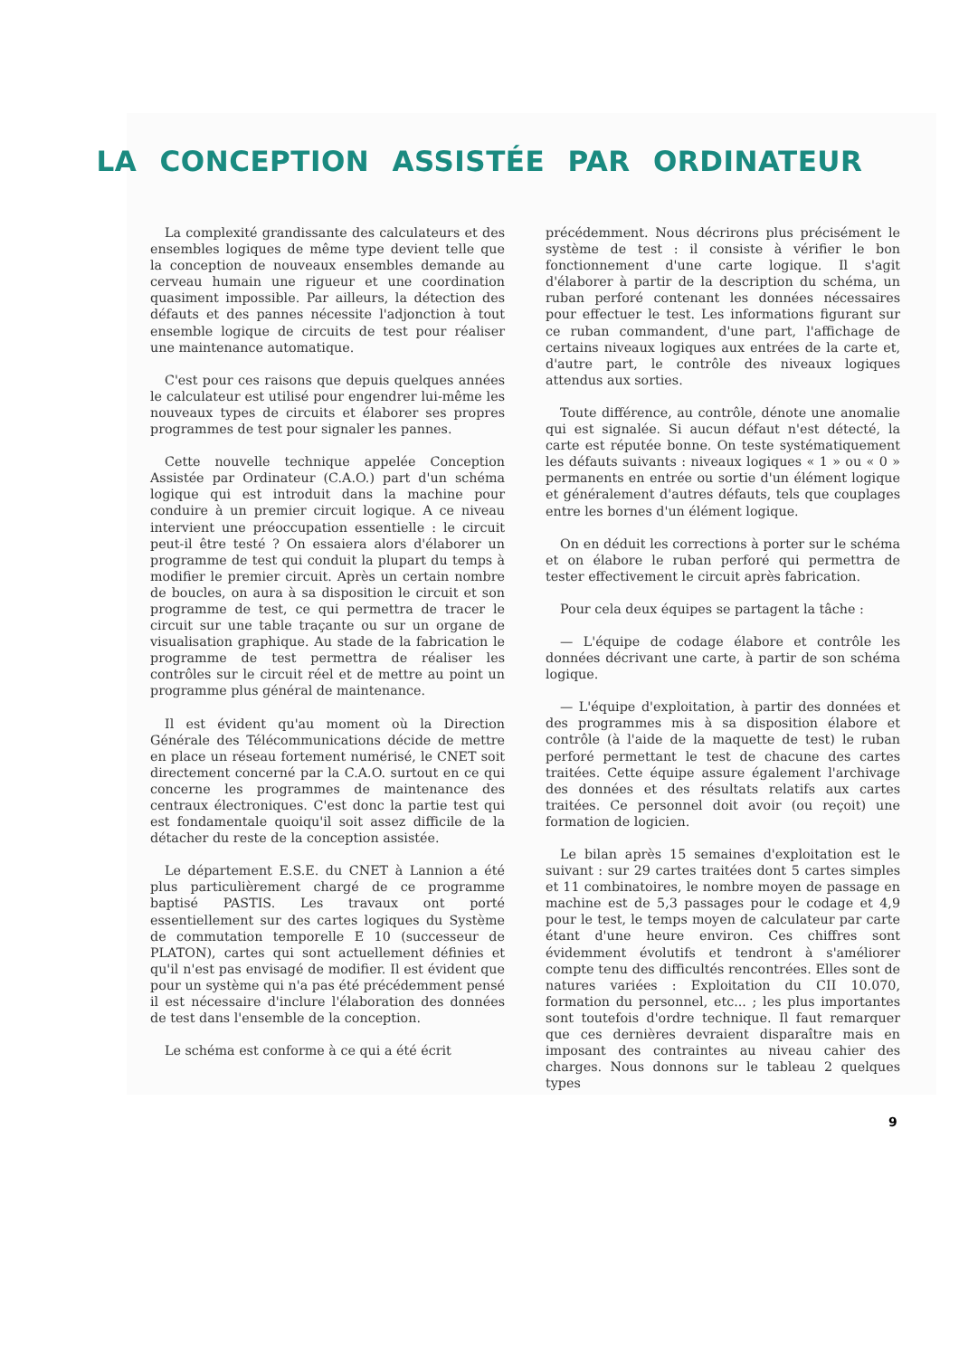LA CONCEPTION ASSISTÉE PAR ORDINATEUR
La complexité grandissante des calculateurs et des ensembles logiques de même type devient telle que la conception de nouveaux ensembles demande au cerveau humain une rigueur et une coordination quasiment impossible. Par ailleurs, la détection des défauts et des pannes nécessite l'adjonction à tout ensemble logique de circuits de test pour réaliser une maintenance automatique.
C'est pour ces raisons que depuis quelques années le calculateur est utilisé pour engendrer lui-même les nouveaux types de circuits et élaborer ses propres programmes de test pour signaler les pannes.
Cette nouvelle technique appelée Conception Assistée par Ordinateur (C.A.O.) part d'un schéma logique qui est introduit dans la machine pour conduire à un premier circuit logique. A ce niveau intervient une préoccupation essentielle : le circuit peut-il être testé ? On essaiera alors d'élaborer un programme de test qui conduit la plupart du temps à modifier le premier circuit. Après un certain nombre de boucles, on aura à sa disposition le circuit et son programme de test, ce qui permettra de tracer le circuit sur une table traçante ou sur un organe de visualisation graphique. Au stade de la fabrication le programme de test permettra de réaliser les contrôles sur le circuit réel et de mettre au point un programme plus général de maintenance.
Il est évident qu'au moment où la Direction Générale des Télécommunications décide de mettre en place un réseau fortement numérisé, le CNET soit directement concerné par la C.A.O. surtout en ce qui concerne les programmes de maintenance des centraux électroniques. C'est donc la partie test qui est fondamentale quoiqu'il soit assez difficile de la détacher du reste de la conception assistée.
Le département E.S.E. du CNET à Lannion a été plus particulièrement chargé de ce programme baptisé PASTIS. Les travaux ont porté essentiellement sur des cartes logiques du Système de commutation temporelle E 10 (successeur de PLATON), cartes qui sont actuellement définies et qu'il n'est pas envisagé de modifier. Il est évident que pour un système qui n'a pas été précédemment pensé il est nécessaire d'inclure l'élaboration des données de test dans l'ensemble de la conception.
Le schéma est conforme à ce qui a été écrit
précédemment. Nous décrirons plus précisément le système de test : il consiste à vérifier le bon fonctionnement d'une carte logique. Il s'agit d'élaborer à partir de la description du schéma, un ruban perforé contenant les données nécessaires pour effectuer le test. Les informations figurant sur ce ruban commandent, d'une part, l'affichage de certains niveaux logiques aux entrées de la carte et, d'autre part, le contrôle des niveaux logiques attendus aux sorties.
Toute différence, au contrôle, dénote une anomalie qui est signalée. Si aucun défaut n'est détecté, la carte est réputée bonne. On teste systématiquement les défauts suivants : niveaux logiques « 1 » ou « 0 » permanents en entrée ou sortie d'un élément logique et généralement d'autres défauts, tels que couplages entre les bornes d'un élément logique.
On en déduit les corrections à porter sur le schéma et on élabore le ruban perforé qui permettra de tester effectivement le circuit après fabrication.
Pour cela deux équipes se partagent la tâche :
— L'équipe de codage élabore et contrôle les données décrivant une carte, à partir de son schéma logique.
— L'équipe d'exploitation, à partir des données et des programmes mis à sa disposition élabore et contrôle (à l'aide de la maquette de test) le ruban perforé permettant le test de chacune des cartes traitées. Cette équipe assure également l'archivage des données et des résultats relatifs aux cartes traitées. Ce personnel doit avoir (ou reçoit) une formation de logicien.
Le bilan après 15 semaines d'exploitation est le suivant : sur 29 cartes traitées dont 5 cartes simples et 11 combinatoires, le nombre moyen de passage en machine est de 5,3 passages pour le codage et 4,9 pour le test, le temps moyen de calculateur par carte étant d'une heure environ. Ces chiffres sont évidemment évolutifs et tendront à s'améliorer compte tenu des difficultés rencontrées. Elles sont de natures variées : Exploitation du CII 10.070, formation du personnel, etc... ; les plus importantes sont toutefois d'ordre technique. Il faut remarquer que ces dernières devraient disparaître mais en imposant des contraintes au niveau cahier des charges. Nous donnons sur le tableau 2 quelques types
9